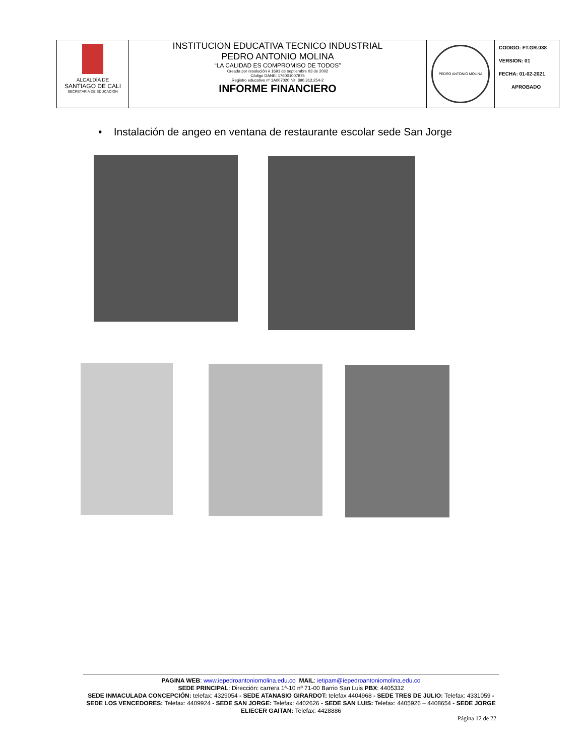| ALCALDÍA DE SANTIAGO DE CALI SECRETARÍA DE EDUCACIÓN | INSTITUCION EDUCATIVA TECNICO INDUSTRIAL PEDRO ANTONIO MOLINA “LA CALIDAD ES COMPROMISO DE TODOS” Creada por resolución # 1691 de septiembre 03 de 2002 Código DANE: 176001007875 Registro educativo nº 1A007020 Nit: 890.312.254-2 INFORME FINANCIERO | PEDRO ANTONIO MOLINA | CODIGO: FT.GR.038 VERSION: 01 FECHA: 01-02-2021 APROBADO |
• Instalación de angeo en ventana de restaurante escolar sede San Jorge
PAGINA WEB: www.iepedroantoniomolina.edu.co MAIL: ietipam@iepedroantoniomolina.edu.co
SEDE PRINCIPAL: Dirección: carrera 1ª-10 nº 71-00 Barrio San Luis PBX: 4405332
SEDE INMACULADA CONCEPCIÓN: telefax: 4329054 - SEDE ATANASIO GIRARDOT: telefax 4404968 - SEDE TRES DE JULIO: Telefax: 4331059 - SEDE LOS VENCEDORES: Telefax: 4409924 - SEDE SAN JORGE: Telefax: 4402626 - SEDE SAN LUIS: Telefax: 4405926 – 4408654 - SEDE JORGE ELIECER GAITAN: Telefax: 4428886
Página 12 de 22